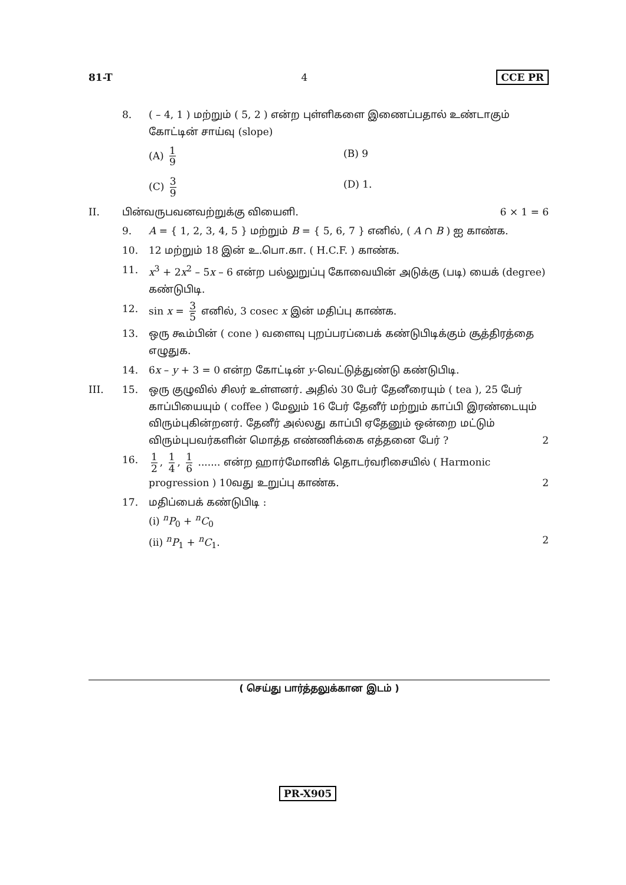81-T 4 CCE PR
8. ( – 4, 1 ) மற்றும் ( 5, 2 ) என்ற புள்ளிகளை இணைப்பதால் உண்டாகும் கோட்டின் சாய்வு (slope)
(A) 1 9
(B) 9
(C) 3 9
(D) 1.
II. பின்வருபவனவற்றுக்கு வியைளி. 6 × 1 = 6
9. A = { 1, 2, 3, 4, 5 } மற்றும் B = { 5, 6, 7 } எனில், ( A ∩ B ) ஐ காண்க.
10. 12 மற்றும் 18 இன் உ.பொ.கா. ( H.C.F. ) காண்க.
11. x<sup>3</sup> + 2x<sup>2</sup> – 5x – 6 என்ற பல்லுறுப்பு கோவையின் அடுக்கு (படி) யைக் (degree) கண்டுபிடி.
12. sin x = 3 5 எனில், 3 cosec x இன் மதிப்பு காண்க.
13. ஒரு கூம்பின் ( cone ) வளைவு புறப்பரப்பைக் கண்டுபிடிக்கும் சூத்திரத்தை எழுதுக.
14. 6x – y + 3 = 0 என்ற கோட்டின் y-வெட்டுத்துண்டு கண்டுபிடி.
III. 15. ஒரு குழுவில் சிலர் உள்ளனர். அதில் 30 பேர் தேனீரையும் ( tea ), 25 பேர் காப்பியையும் ( coffee ) மேலும் 16 பேர் தேனீர் மற்றும் காப்பி இரண்டையும் விரும்புகின்றனர். தேனீர் அல்லது காப்பி ஏதேனும் ஒன்றை மட்டும் விரும்புபவர்களின் மொத்த எண்ணிக்கை எத்தனை பேர் ? 2
16. 1 2, 1 4, 1 6 ....... என்ற ஹார்மோனிக் தொடர்வரிசையில் ( Harmonic progression ) 10வது உறுப்பு காண்க. 2
17. மதிப்பைக் கண்டுபிடி :
(i) <sup>n</sup>P<sub>0</sub> + <sup>n</sup>C<sub>0</sub>
(ii) <sup>n</sup>P<sub>1</sub> + <sup>n</sup>C<sub>1</sub>. 2
( செய்து பார்த்தலுக்கான இடம் )
PR-X905